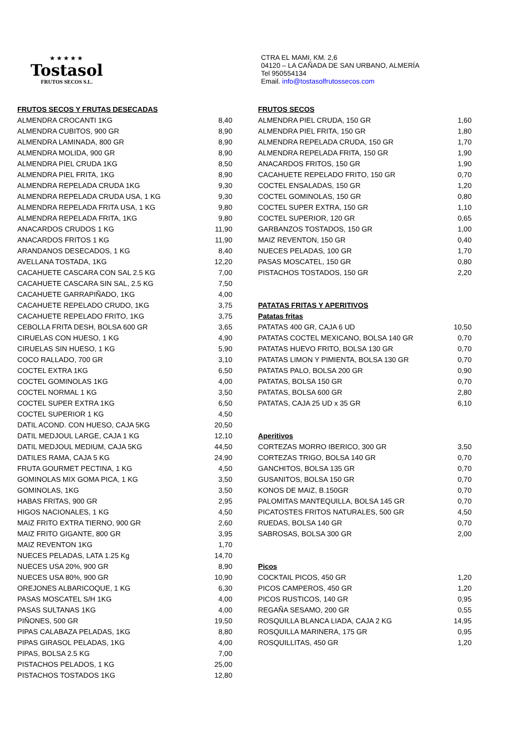★★★★★
Tostasol
FRUTOS SECOS S.L.
| FRUTOS SECOS Y FRUTAS DESECADAS | |
| ALMENDRA CROCANTI 1KG | 8,40 |
| ALMENDRA CUBITOS, 900 GR | 8,90 |
| ALMENDRA LAMINADA, 800 GR | 8,90 |
| ALMENDRA MOLIDA, 900 GR | 8,90 |
| ALMENDRA PIEL CRUDA 1KG | 8,50 |
| ALMENDRA PIEL FRITA, 1KG | 8,90 |
| ALMENDRA REPELADA CRUDA 1KG | 9,30 |
| ALMENDRA REPELADA CRUDA USA, 1 KG | 9,30 |
| ALMENDRA REPELADA FRITA USA, 1 KG | 9,80 |
| ALMENDRA REPELADA FRITA, 1KG | 9,80 |
| ANACARDOS CRUDOS 1 KG | 11,90 |
| ANACARDOS FRITOS 1 KG | 11,90 |
| ARANDANOS DESECADOS, 1 KG | 8,40 |
| AVELLANA TOSTADA, 1KG | 12,20 |
| CACAHUETE CASCARA CON SAL 2.5 KG | 7,00 |
| CACAHUETE CASCARA SIN SAL, 2.5 KG | 7,50 |
| CACAHUETE GARRAPIÑADO, 1KG | 4,00 |
| CACAHUETE REPELADO CRUDO, 1KG | 3,75 |
| CACAHUETE REPELADO FRITO, 1KG | 3,75 |
| CEBOLLA FRITA DESH, BOLSA 600 GR | 3,65 |
| CIRUELAS CON HUESO, 1 KG | 4,90 |
| CIRUELAS SIN HUESO, 1 KG | 5,90 |
| COCO RALLADO, 700 GR | 3,10 |
| COCTEL EXTRA 1KG | 6,50 |
| COCTEL GOMINOLAS 1KG | 4,00 |
| COCTEL NORMAL 1 KG | 3,50 |
| COCTEL SUPER EXTRA 1KG | 6,50 |
| COCTEL SUPERIOR 1 KG | 4,50 |
| DATIL ACOND. CON HUESO, CAJA 5KG | 20,50 |
| DATIL MEDJOUL LARGE, CAJA 1 KG | 12,10 |
| DATIL MEDJOUL MEDIUM, CAJA 5KG | 44,50 |
| DATILES RAMA, CAJA 5 KG | 24,90 |
| FRUTA GOURMET PECTINA, 1 KG | 4,50 |
| GOMINOLAS MIX GOMA PICA, 1 KG | 3,50 |
| GOMINOLAS, 1KG | 3,50 |
| HABAS FRITAS, 900 GR | 2,95 |
| HIGOS NACIONALES, 1 KG | 4,50 |
| MAIZ FRITO EXTRA TIERNO, 900 GR | 2,60 |
| MAIZ FRITO GIGANTE, 800 GR | 3,95 |
| MAIZ REVENTON 1KG | 1,70 |
| NUECES PELADAS, LATA 1.25 Kg | 14,70 |
| NUECES USA 20%, 900 GR | 8,90 |
| NUECES USA 80%, 900 GR | 10,90 |
| OREJONES ALBARICOQUE, 1 KG | 6,30 |
| PASAS MOSCATEL S/H 1KG | 4,00 |
| PASAS SULTANAS 1KG | 4,00 |
| PIÑONES, 500 GR | 19,50 |
| PIPAS CALABAZA PELADAS, 1KG | 8,80 |
| PIPAS GIRASOL PELADAS, 1KG | 4,00 |
| PIPAS, BOLSA 2.5 KG | 7,00 |
| PISTACHOS PELADOS, 1 KG | 25,00 |
| PISTACHOS TOSTADOS 1KG | 12,80 |
CTRA EL MAMI, KM. 2,6
04120 – LA CAÑADA DE SAN URBANO, ALMERÍA
Tel 950554134
Email. info@tostasolfrutossecos.com
| FRUTOS SECOS | |
| ALMENDRA PIEL CRUDA, 150 GR | 1,60 |
| ALMENDRA PIEL FRITA, 150 GR | 1,80 |
| ALMENDRA REPELADA CRUDA, 150 GR | 1,70 |
| ALMENDRA REPELADA FRITA, 150 GR | 1,90 |
| ANACARDOS FRITOS, 150 GR | 1,90 |
| CACAHUETE REPELADO FRITO, 150 GR | 0,70 |
| COCTEL ENSALADAS, 150 GR | 1,20 |
| COCTEL GOMINOLAS, 150 GR | 0,80 |
| COCTEL SUPER EXTRA, 150 GR | 1,10 |
| COCTEL SUPERIOR, 120 GR | 0,65 |
| GARBANZOS TOSTADOS, 150 GR | 1,00 |
| MAIZ REVENTON, 150 GR | 0,40 |
| NUECES PELADAS, 100 GR | 1,70 |
| PASAS MOSCATEL, 150 GR | 0,80 |
| PISTACHOS TOSTADOS, 150 GR | 2,20 |
| PATATAS FRITAS Y APERITIVOS | |
| Patatas fritas | |
| PATATAS 400 GR, CAJA 6 UD | 10,50 |
| PATATAS COCTEL MEXICANO, BOLSA 140 GR | 0,70 |
| PATATAS HUEVO FRITO, BOLSA 130 GR | 0,70 |
| PATATAS LIMON Y PIMIENTA, BOLSA 130 GR | 0,70 |
| PATATAS PALO, BOLSA 200 GR | 0,90 |
| PATATAS, BOLSA 150 GR | 0,70 |
| PATATAS, BOLSA 600 GR | 2,80 |
| PATATAS, CAJA 25 UD x 35 GR | 6,10 |
| Aperitivos | |
| CORTEZAS MORRO IBERICO, 300 GR | 3,50 |
| CORTEZAS TRIGO, BOLSA 140 GR | 0,70 |
| GANCHITOS, BOLSA 135 GR | 0,70 |
| GUSANITOS, BOLSA 150 GR | 0,70 |
| KONOS DE MAIZ, B.150GR | 0,70 |
| PALOMITAS MANTEQUILLA, BOLSA 145 GR | 0,70 |
| PICATOSTES FRITOS NATURALES, 500 GR | 4,50 |
| RUEDAS, BOLSA 140 GR | 0,70 |
| SABROSAS, BOLSA 300 GR | 2,00 |
| Picos | |
| COCKTAIL PICOS, 450 GR | 1,20 |
| PICOS CAMPEROS, 450 GR | 1,20 |
| PICOS RUSTICOS, 140 GR | 0,95 |
| REGAÑA SESAMO, 200 GR | 0,55 |
| ROSQUILLA BLANCA LIADA, CAJA 2 KG | 14,95 |
| ROSQUILLA MARINERA, 175 GR | 0,95 |
| ROSQUILLITAS, 450 GR | 1,20 |